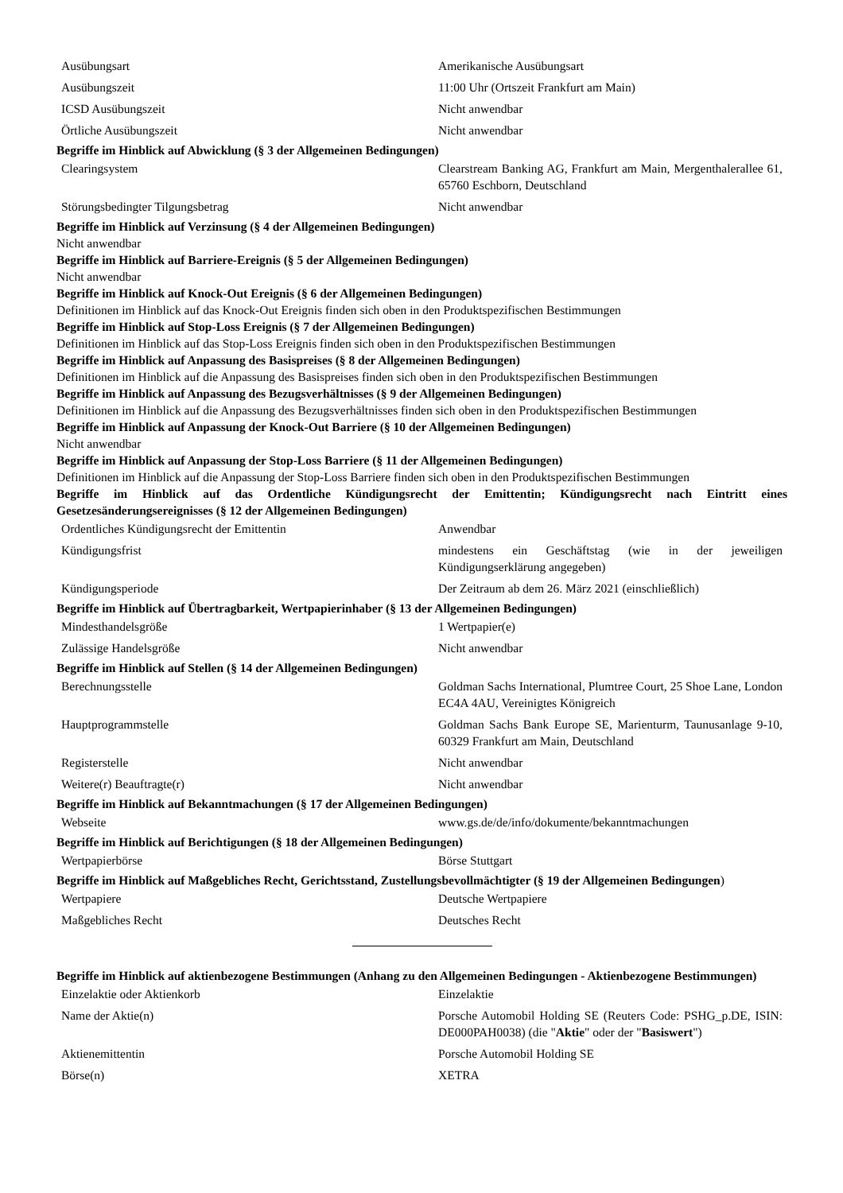| Ausübungsart | Amerikanische Ausübungsart |
| Ausübungszeit | 11:00 Uhr (Ortszeit Frankfurt am Main) |
| ICSD Ausübungszeit | Nicht anwendbar |
| Örtliche Ausübungszeit | Nicht anwendbar |
Begriffe im Hinblick auf Abwicklung (§ 3 der Allgemeinen Bedingungen)
| Clearingsystem | Clearstream Banking AG, Frankfurt am Main, Mergenthalerallee 61, 65760 Eschborn, Deutschland |
| Störungsbedingter Tilgungsbetrag | Nicht anwendbar |
Begriffe im Hinblick auf Verzinsung (§ 4 der Allgemeinen Bedingungen)
Nicht anwendbar
Begriffe im Hinblick auf Barriere-Ereignis (§ 5 der Allgemeinen Bedingungen)
Nicht anwendbar
Begriffe im Hinblick auf Knock-Out Ereignis (§ 6 der Allgemeinen Bedingungen)
Definitionen im Hinblick auf das Knock-Out Ereignis finden sich oben in den Produktspezifischen Bestimmungen
Begriffe im Hinblick auf Stop-Loss Ereignis (§ 7 der Allgemeinen Bedingungen)
Definitionen im Hinblick auf das Stop-Loss Ereignis finden sich oben in den Produktspezifischen Bestimmungen
Begriffe im Hinblick auf Anpassung des Basispreises (§ 8 der Allgemeinen Bedingungen)
Definitionen im Hinblick auf die Anpassung des Basispreises finden sich oben in den Produktspezifischen Bestimmungen
Begriffe im Hinblick auf Anpassung des Bezugsverhältnisses (§ 9 der Allgemeinen Bedingungen)
Definitionen im Hinblick auf die Anpassung des Bezugsverhältnisses finden sich oben in den Produktspezifischen Bestimmungen
Begriffe im Hinblick auf Anpassung der Knock-Out Barriere (§ 10 der Allgemeinen Bedingungen)
Nicht anwendbar
Begriffe im Hinblick auf Anpassung der Stop-Loss Barriere (§ 11 der Allgemeinen Bedingungen)
Definitionen im Hinblick auf die Anpassung der Stop-Loss Barriere finden sich oben in den Produktspezifischen Bestimmungen
Begriffe im Hinblick auf das Ordentliche Kündigungsrecht der Emittentin; Kündigungsrecht nach Eintritt eines Gesetzesänderungsereignisses (§ 12 der Allgemeinen Bedingungen)
| Ordentliches Kündigungsrecht der Emittentin | Anwendbar |
| Kündigungsfrist | mindestens ein Geschäftstag (wie in der jeweiligen Kündigungserklärung angegeben) |
| Kündigungsperiode | Der Zeitraum ab dem 26. März 2021 (einschließlich) |
Begriffe im Hinblick auf Übertragbarkeit, Wertpapierinhaber (§ 13 der Allgemeinen Bedingungen)
| Mindesthandelsgröße | 1 Wertpapier(e) |
| Zulässige Handelsgröße | Nicht anwendbar |
Begriffe im Hinblick auf Stellen (§ 14 der Allgemeinen Bedingungen)
| Berechnungsstelle | Goldman Sachs International, Plumtree Court, 25 Shoe Lane, London EC4A 4AU, Vereinigtes Königreich |
| Hauptprogrammstelle | Goldman Sachs Bank Europe SE, Marienturm, Taunusanlage 9-10, 60329 Frankfurt am Main, Deutschland |
| Registerstelle | Nicht anwendbar |
| Weitere(r) Beauftragte(r) | Nicht anwendbar |
Begriffe im Hinblick auf Bekanntmachungen (§ 17 der Allgemeinen Bedingungen)
| Webseite | www.gs.de/de/info/dokumente/bekanntmachungen |
Begriffe im Hinblick auf Berichtigungen (§ 18 der Allgemeinen Bedingungen)
| Wertpapierbörse | Börse Stuttgart |
Begriffe im Hinblick auf Maßgebliches Recht, Gerichtsstand, Zustellungsbevollmächtigter (§ 19 der Allgemeinen Bedingungen)
| Wertpapiere | Deutsche Wertpapiere |
| Maßgebliches Recht | Deutsches Recht |
Begriffe im Hinblick auf aktienbezogene Bestimmungen (Anhang zu den Allgemeinen Bedingungen - Aktienbezogene Bestimmungen)
| Einzelaktie oder Aktienkorb | Einzelaktie |
| Name der Aktie(n) | Porsche Automobil Holding SE (Reuters Code: PSHG_p.DE, ISIN: DE000PAH0038) (die " Aktie " oder der " Basiswert ") |
| Aktienemittentin | Porsche Automobil Holding SE |
| Börse(n) | XETRA |